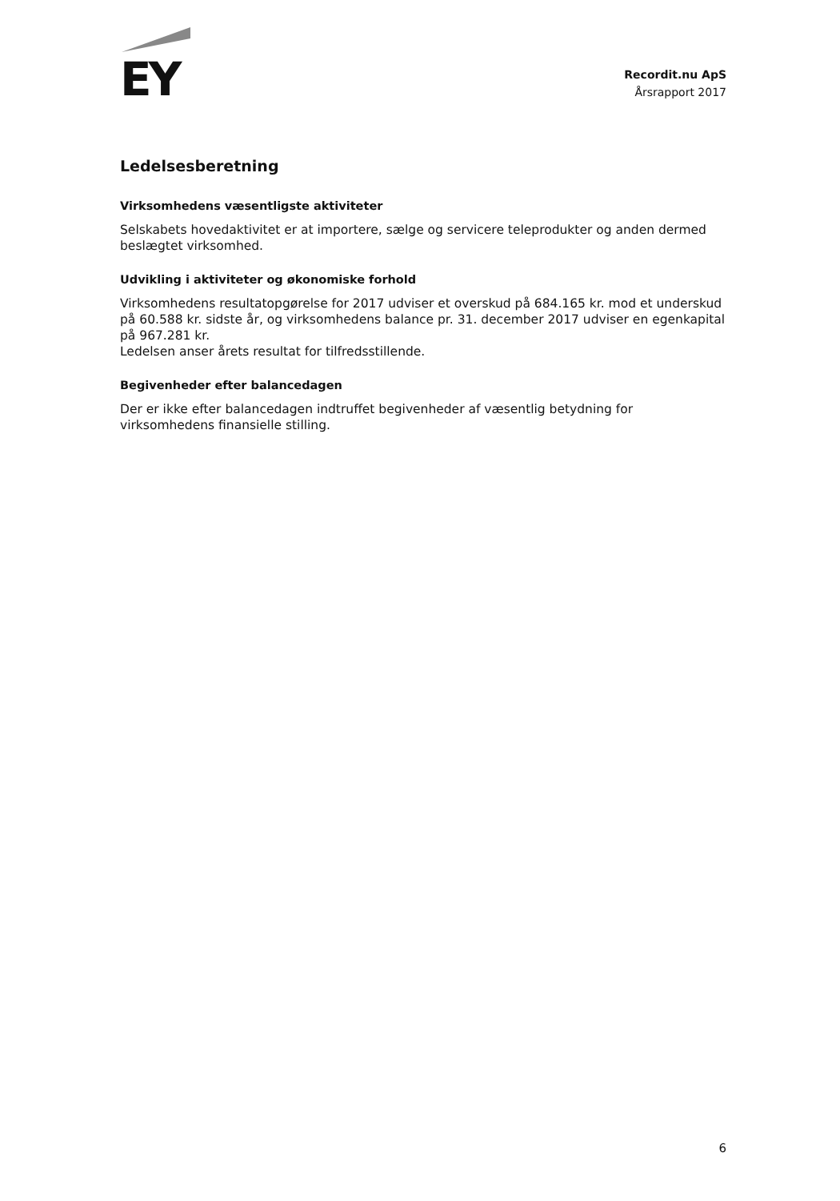EY
Recordit.nu ApS
Årsrapport 2017
Ledelsesberetning
Virksomhedens væsentligste aktiviteter
Selskabets hovedaktivitet er at importere, sælge og servicere teleprodukter og anden dermed beslægtet virksomhed.
Udvikling i aktiviteter og økonomiske forhold
Virksomhedens resultatopgørelse for 2017 udviser et overskud på 684.165 kr. mod et underskud på 60.588 kr. sidste år, og virksomhedens balance pr. 31. december 2017 udviser en egenkapital på 967.281 kr.
Ledelsen anser årets resultat for tilfredsstillende.
Begivenheder efter balancedagen
Der er ikke efter balancedagen indtruffet begivenheder af væsentlig betydning for virksomhedens finansielle stilling.
6